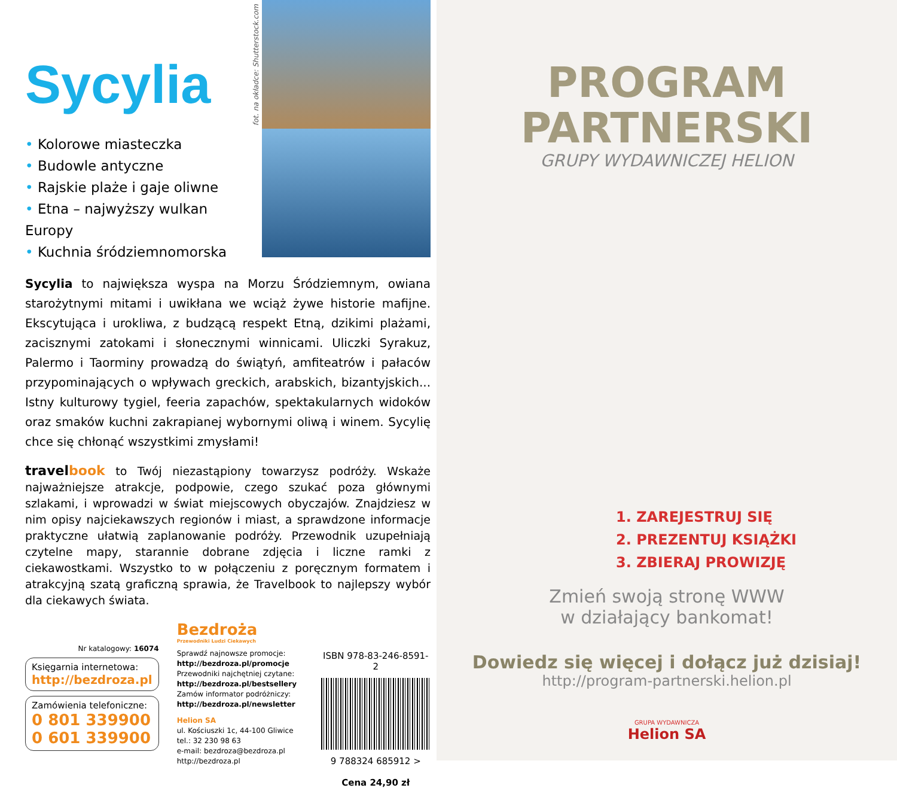Sycylia
• Kolorowe miasteczka
• Budowle antyczne
• Rajskie plaże i gaje oliwne
• Etna – najwyższy wulkan Europy
• Kuchnia śródziemnomorska
fot. na okładce: Shutterstock.com
Sycylia to największa wyspa na Morzu Śródziemnym, owiana starożytnymi mitami i uwikłana we wciąż żywe historie mafijne. Ekscytująca i urokliwa, z budzącą respekt Etną, dzikimi plażami, zacisznymi zatokami i słonecznymi winnicami. Uliczki Syrakuz, Palermo i Taorminy prowadzą do świątyń, amfiteatrów i pałaców przypominających o wpływach greckich, arabskich, bizantyjskich... Istny kulturowy tygiel, feeria zapachów, spektakularnych widoków oraz smaków kuchni zakrapianej wybornymi oliwą i winem. Sycylię chce się chłonąć wszystkimi zmysłami!
travelbook to Twój niezastąpiony towarzysz podróży. Wskaże najważniejsze atrakcje, podpowie, czego szukać poza głównymi szlakami, i wprowadzi w świat miejscowych obyczajów. Znajdziesz w nim opisy najciekawszych regionów i miast, a sprawdzone informacje praktyczne ułatwią zaplanowanie podróży. Przewodnik uzupełniają czytelne mapy, starannie dobrane zdjęcia i liczne ramki z ciekawostkami. Wszystko to w połączeniu z poręcznym formatem i atrakcyjną szatą graficzną sprawia, że Travelbook to najlepszy wybór dla ciekawych świata.
Nr katalogowy: 16074
Księgarnia internetowa:
http://bezdroza.pl
Zamówienia telefoniczne:
0 801 339900
0 601 339900
Bezdroża
Przewodniki Ludzi Ciekawych
Sprawdź najnowsze promocje:
http://bezdroza.pl/promocje
Przewodniki najchętniej czytane:
http://bezdroza.pl/bestsellery
Zamów informator podróżniczy:
http://bezdroza.pl/newsletter
Helion SA
ul. Kościuszki 1c, 44-100 Gliwice
tel.: 32 230 98 63
e-mail: bezdroza@bezdroza.pl
http://bezdroza.pl
ISBN 978-83-246-8591-2
9 788324 685912 >
Cena 24,90 zł
PROGRAM
PARTNERSKI
GRUPY WYDAWNICZEJ HELION
1. ZAREJESTRUJ SIĘ
2. PREZENTUJ KSIĄŻKI
3. ZBIERAJ PROWIZJĘ
Zmień swoją stronę WWW
w działający bankomat!
Dowiedz się więcej i dołącz już dzisiaj!
http://program-partnerski.helion.pl
GRUPA WYDAWNICZA
Helion SA